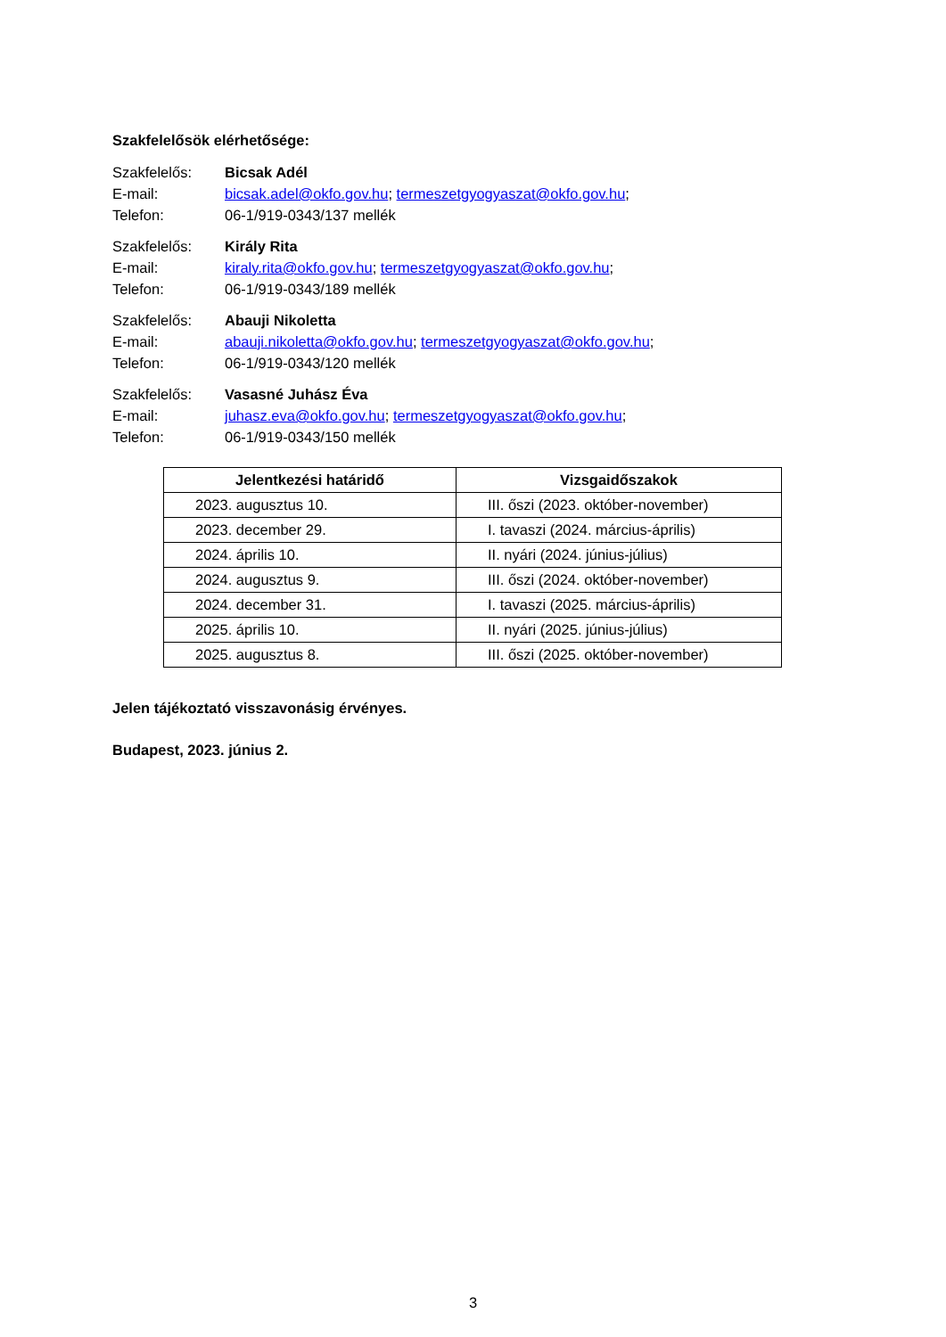Szakfelelősök elérhetősége:
Szakfelelős: Bicsak Adél
E-mail: bicsak.adel@okfo.gov.hu; termeszetgyogyaszat@okfo.gov.hu;
Telefon: 06-1/919-0343/137 mellék
Szakfelelős: Király Rita
E-mail: kiraly.rita@okfo.gov.hu; termeszetgyogyaszat@okfo.gov.hu;
Telefon: 06-1/919-0343/189 mellék
Szakfelelős: Abauji Nikoletta
E-mail: abauji.nikoletta@okfo.gov.hu; termeszetgyogyaszat@okfo.gov.hu;
Telefon: 06-1/919-0343/120 mellék
Szakfelelős: Vasasné Juhász Éva
E-mail: juhasz.eva@okfo.gov.hu; termeszetgyogyaszat@okfo.gov.hu;
Telefon: 06-1/919-0343/150 mellék
| Jelentkezési határidő | Vizsgaidőszakok |
| --- | --- |
| 2023. augusztus 10. | III. őszi (2023. október-november) |
| 2023. december 29. | I. tavaszi (2024. március-április) |
| 2024. április 10. | II. nyári (2024. június-július) |
| 2024. augusztus 9. | III. őszi (2024. október-november) |
| 2024. december 31. | I. tavaszi (2025. március-április) |
| 2025. április 10. | II. nyári (2025. június-július) |
| 2025. augusztus 8. | III. őszi (2025. október-november) |
Jelen tájékoztató visszavonásig érvényes.
Budapest, 2023. június 2.
3